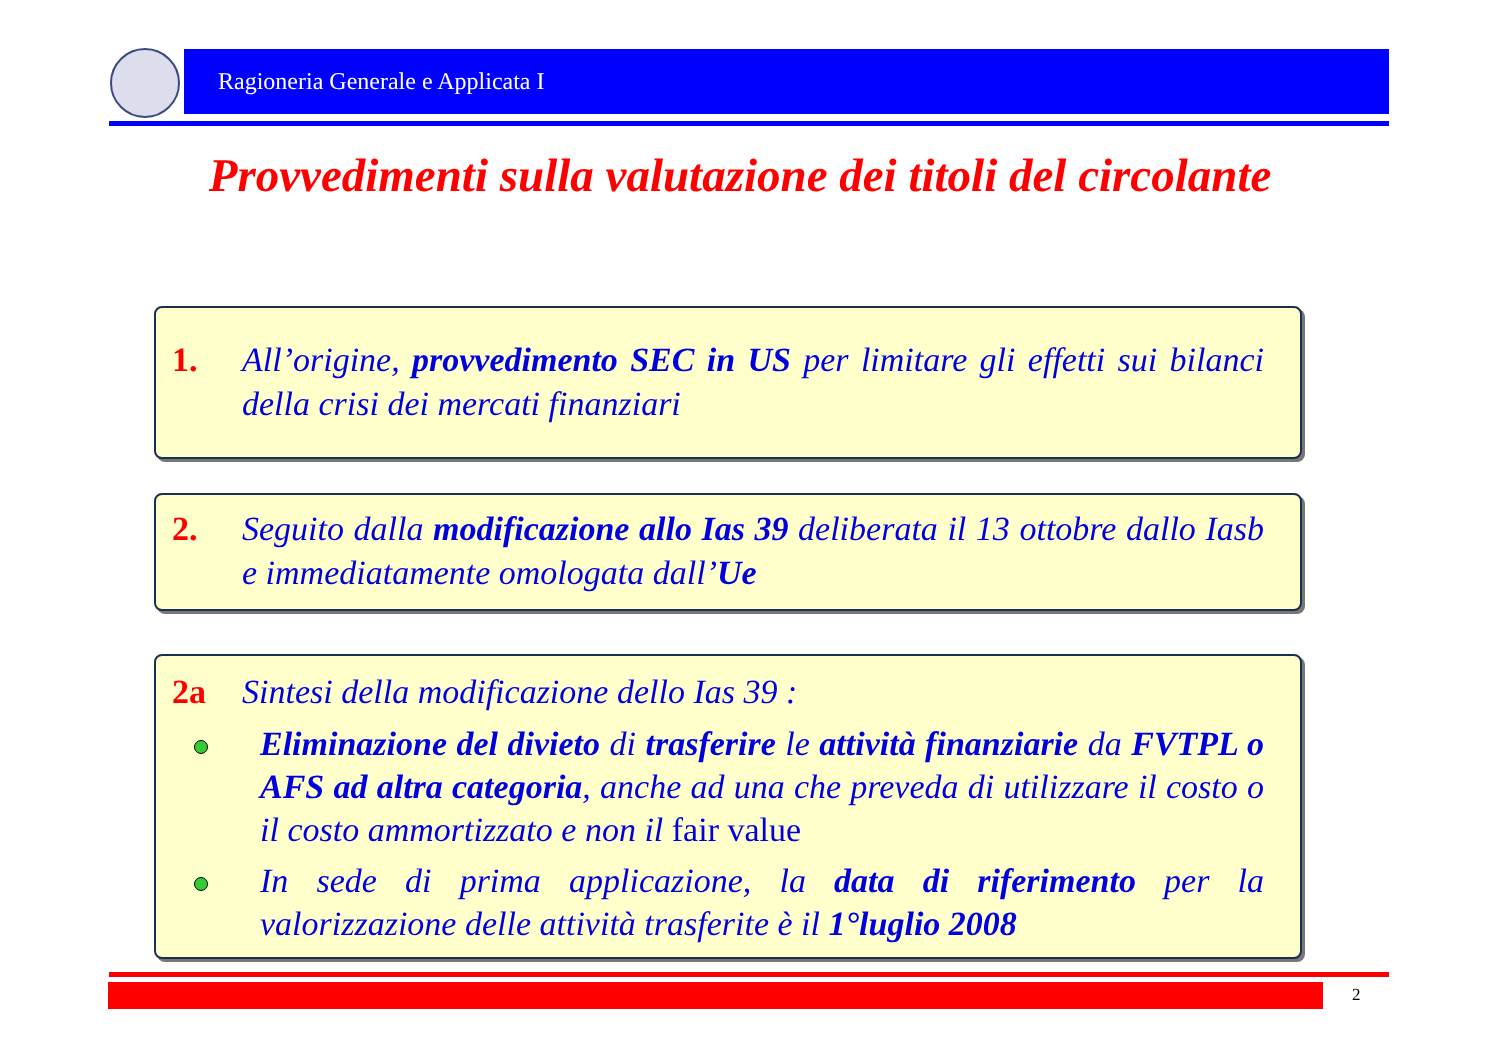Ragioneria Generale e Applicata I
Provvedimenti sulla valutazione dei titoli del circolante
1. All’origine, provvedimento SEC in US per limitare gli effetti sui bilanci della crisi dei mercati finanziari
2. Seguito dalla modificazione allo Ias 39 deliberata il 13 ottobre dallo Iasb e immediatamente omologata dall’Ue
2a Sintesi della modificazione dello Ias 39 :
Eliminazione del divieto di trasferire le attività finanziarie da FVTPL o AFS ad altra categoria, anche ad una che preveda di utilizzare il costo o il costo ammortizzato e non il fair value
In sede di prima applicazione, la data di riferimento per la valorizzazione delle attività trasferite è il 1°luglio 2008
2